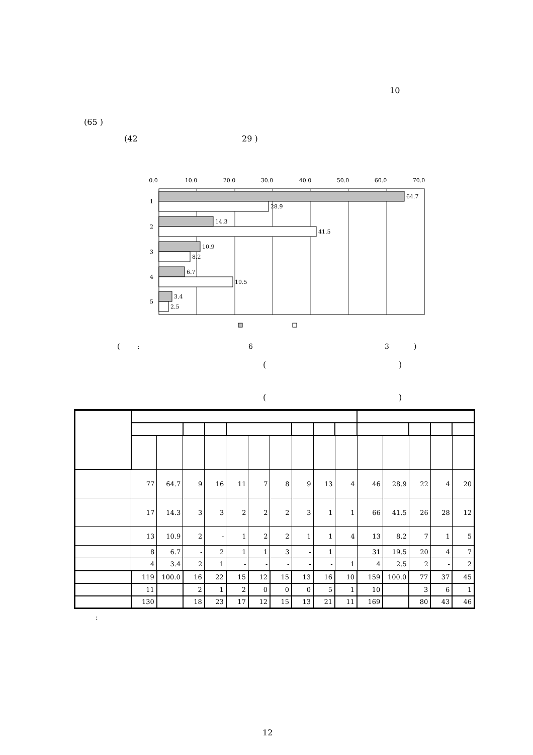10
(65 )
(42 29 )
0.0
10.0
20.0
30.0
40.0
50.0
60.0
70.0
64.7
28.9
14.3
41.5
10.9
8.2
6.7
19.5
3.4
2.5
1
2
3
4
5
( : 6 3 )
( )
( )
| | 77 | 64.7 | 9 | 16 | 11 | 7 | 8 | 9 | 13 | 4 | 46 | 28.9 | 22 | 4 | 20 |
| | 17 | 14.3 | 3 | 3 | 2 | 2 | 2 | 3 | 1 | 1 | 66 | 41.5 | 26 | 28 | 12 |
| | 13 | 10.9 | 2 | - | 1 | 2 | 2 | 1 | 1 | 4 | 13 | 8.2 | 7 | 1 | 5 |
| | 8 | 6.7 | - | 2 | 1 | 1 | 3 | - | 1 | | 31 | 19.5 | 20 | 4 | 7 |
| | 4 | 3.4 | 2 | 1 | - | - | - | - | - | 1 | 4 | 2.5 | 2 | - | 2 |
| | 119 | 100.0 | 16 | 22 | 15 | 12 | 15 | 13 | 16 | 10 | 159 | 100.0 | 77 | 37 | 45 |
| | 11 | | 2 | 1 | 2 | 0 | 0 | 0 | 5 | 1 | 10 | | 3 | 6 | 1 |
| | 130 | | 18 | 23 | 17 | 12 | 15 | 13 | 21 | 11 | 169 | | 80 | 43 | 46 |
:
12